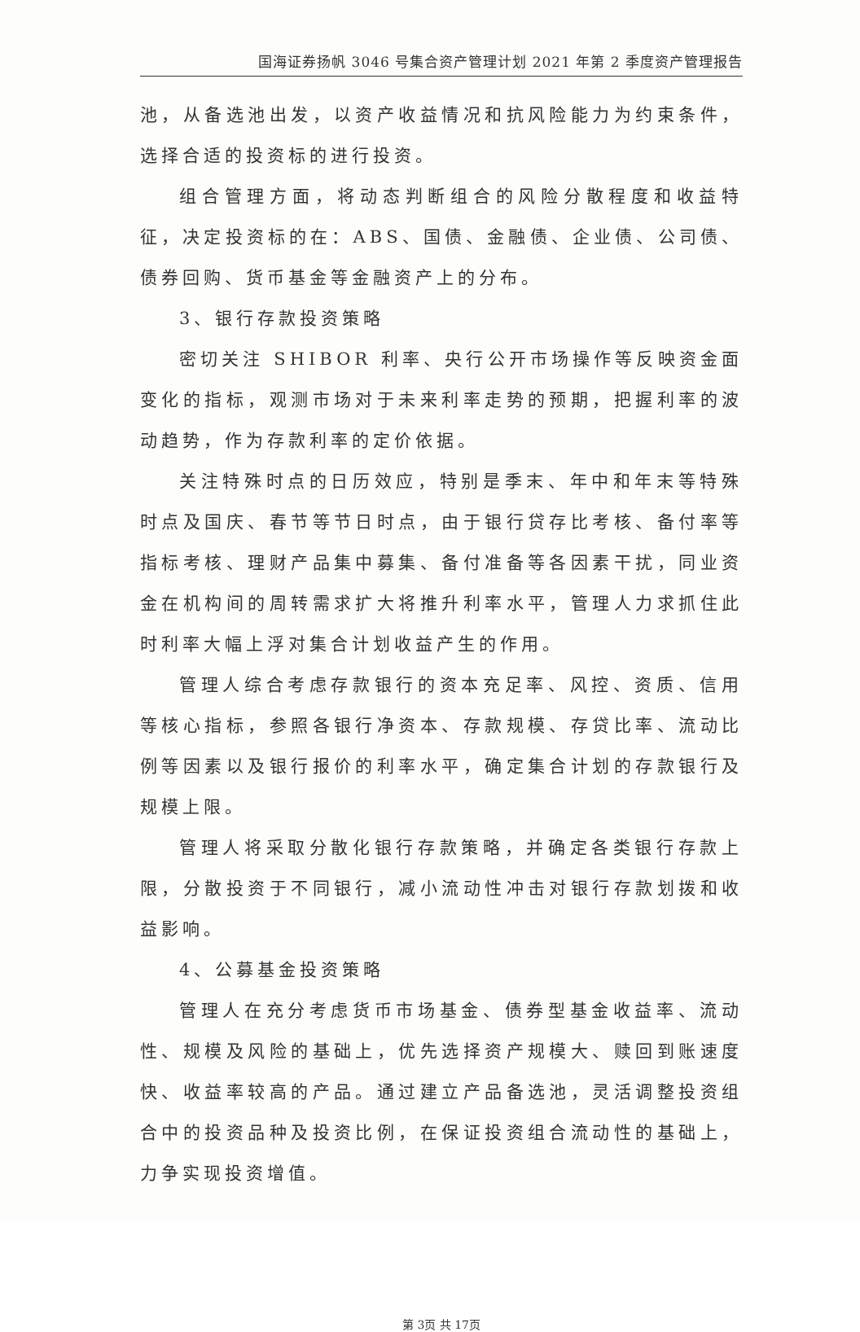国海证券扬帆 3046 号集合资产管理计划 2021 年第 2 季度资产管理报告
池，从备选池出发，以资产收益情况和抗风险能力为约束条件，选择合适的投资标的进行投资。
组合管理方面，将动态判断组合的风险分散程度和收益特征，决定投资标的在：ABS、国债、金融债、企业债、公司债、债券回购、货币基金等金融资产上的分布。
3、银行存款投资策略
密切关注 SHIBOR 利率、央行公开市场操作等反映资金面变化的指标，观测市场对于未来利率走势的预期，把握利率的波动趋势，作为存款利率的定价依据。
关注特殊时点的日历效应，特别是季末、年中和年末等特殊时点及国庆、春节等节日时点，由于银行贷存比考核、备付率等指标考核、理财产品集中募集、备付准备等各因素干扰，同业资金在机构间的周转需求扩大将推升利率水平，管理人力求抓住此时利率大幅上浮对集合计划收益产生的作用。
管理人综合考虑存款银行的资本充足率、风控、资质、信用等核心指标，参照各银行净资本、存款规模、存贷比率、流动比例等因素以及银行报价的利率水平，确定集合计划的存款银行及规模上限。
管理人将采取分散化银行存款策略，并确定各类银行存款上限，分散投资于不同银行，减小流动性冲击对银行存款划拨和收益影响。
4、公募基金投资策略
管理人在充分考虑货币市场基金、债券型基金收益率、流动性、规模及风险的基础上，优先选择资产规模大、赎回到账速度快、收益率较高的产品。通过建立产品备选池，灵活调整投资组合中的投资品种及投资比例，在保证投资组合流动性的基础上，力争实现投资增值。
第 3页 共 17页